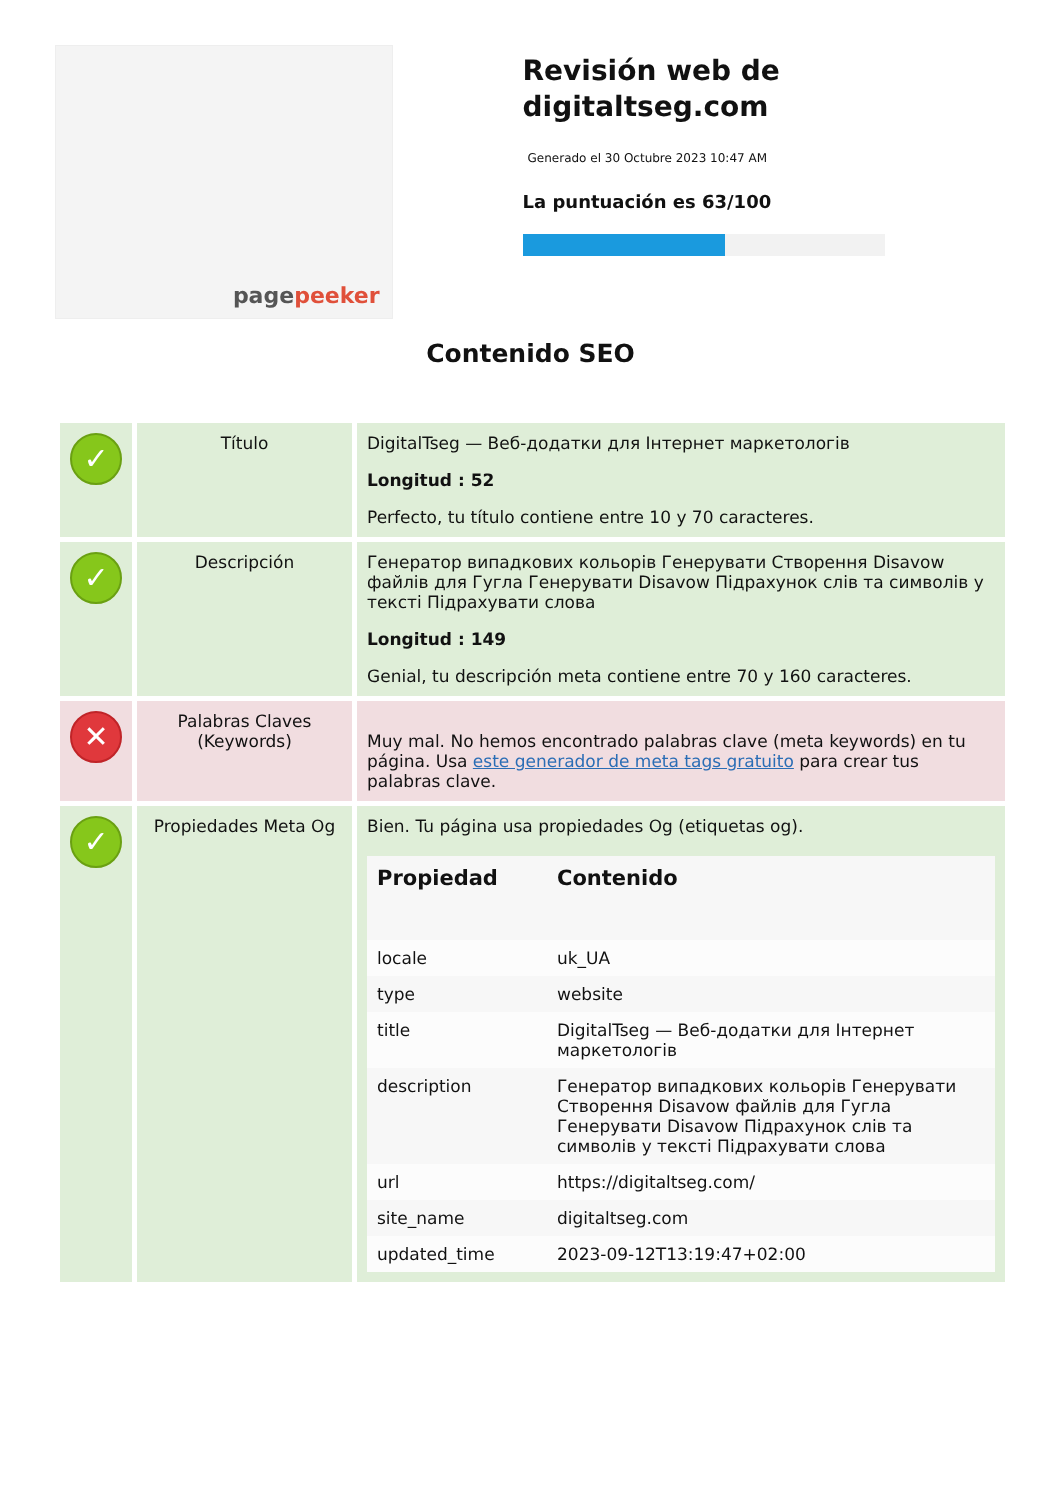pagepeeker
Revisión web de digitaltseg.com
Generado el 30 Octubre 2023 10:47 AM
La puntuación es 63/100
Contenido SEO
| ✓ | Título | DigitalTseg — Веб-додатки для Інтернет маркетологів Longitud : 52 Perfecto, tu título contiene entre 10 y 70 caracteres. |
| ✓ | Descripción | Генератор випадкових кольорів Генерувати Створення Disavow файлів для Гугла Генерувати Disavow Підрахунок слів та символів у тексті Підрахувати слова Longitud : 149 Genial, tu descripción meta contiene entre 70 y 160 caracteres. |
| ✕ | Palabras Claves (Keywords) | Muy mal. No hemos encontrado palabras clave (meta keywords) en tu página. Usa este generador de meta tags gratuito para crear tus palabras clave. |
| ✓ | Propiedades Meta Og | Bien. Tu página usa propiedades Og (etiquetas og). / Propiedad / Contenido / / --- / --- / / locale / uk_UA / / type / website / / title / DigitalTseg — Веб-додатки для Інтернет маркетологів / / description / Генератор випадкових кольорів Генерувати Створення Disavow файлів для Гугла Генерувати Disavow Підрахунок слів та символів у тексті Підрахувати слова / / url / https://digitaltseg.com/ / / site_name / digitaltseg.com / / updated_time / 2023-09-12T13:19:47+02:00 / |